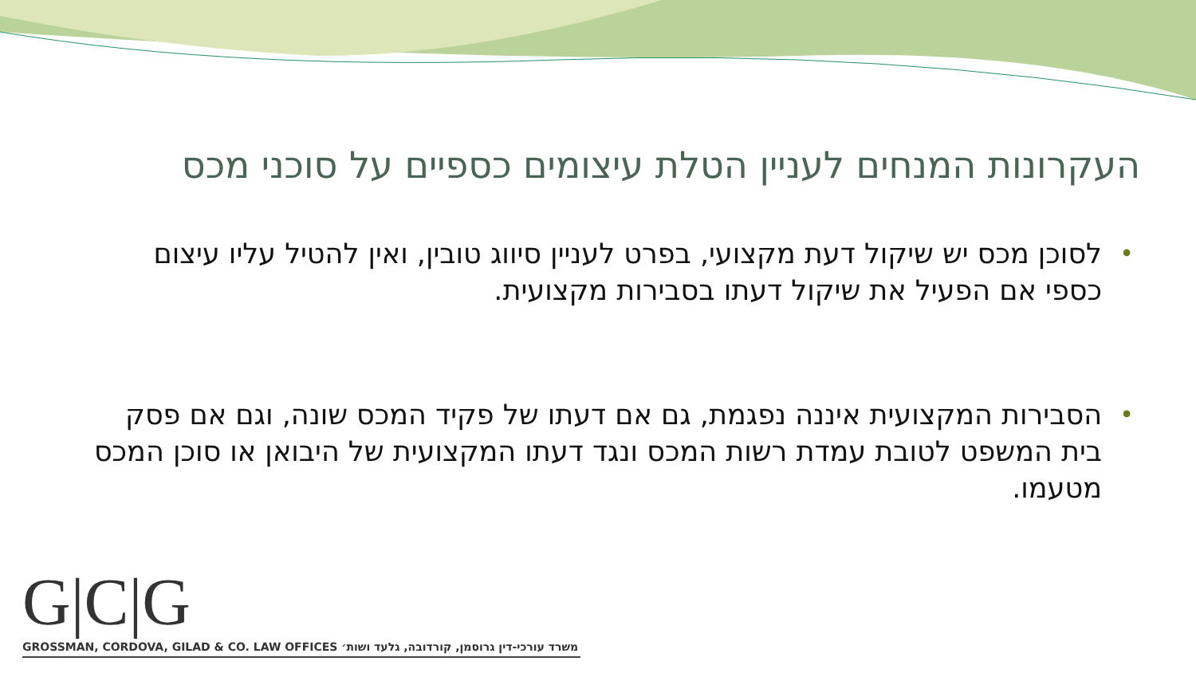העקרונות המנחים לעניין הטלת עיצומים כספיים על סוכני מכס
• לסוכן מכס יש שיקול דעת מקצועי, בפרט לעניין סיווג טובין, ואין להטיל עליו עיצום כספי אם הפעיל את שיקול דעתו בסבירות מקצועית.
• הסבירות המקצועית איננה נפגמת, גם אם דעתו של פקיד המכס שונה, וגם אם פסק בית המשפט לטובת עמדת רשות המכס ונגד דעתו המקצועית של היבואן או סוכן המכס מטעמו.
G|C|G
GROSSMAN, CORDOVA, GILAD & CO. LAW OFFICES משרד עורכי-דין גרוסמן, קורדובה, גלעד ושות׳